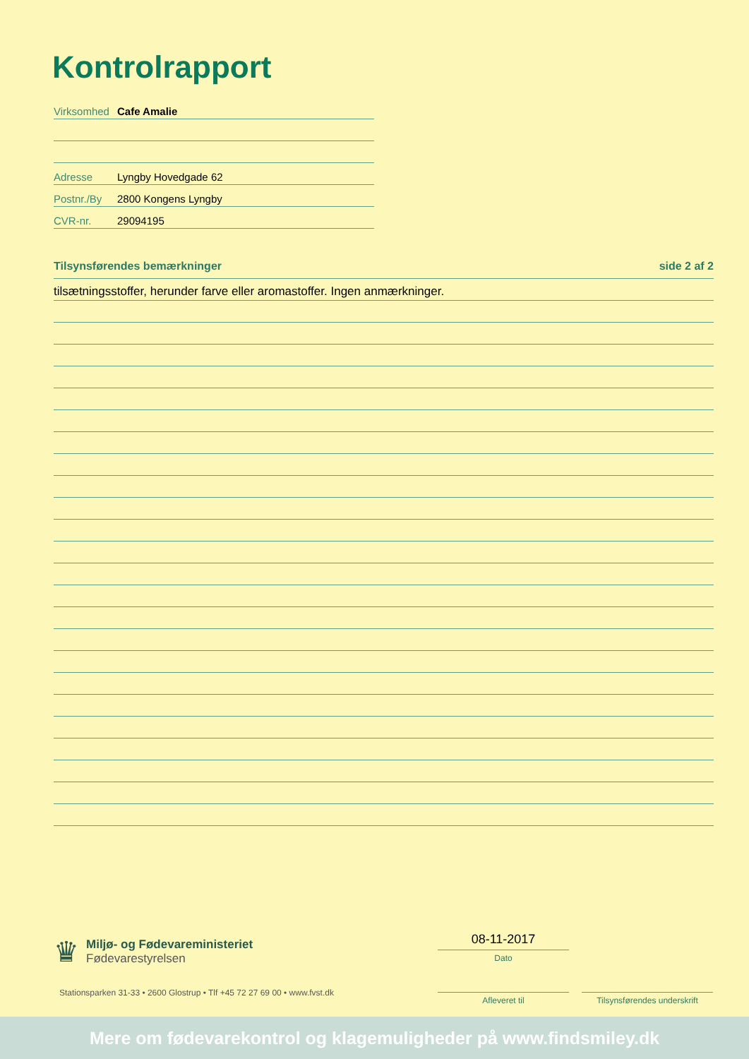Kontrolrapport
Virksomhed Cafe Amalie
Adresse Lyngby Hovedgade 62
Postnr./By 2800 Kongens Lyngby
CVR-nr. 29094195
Tilsynsførendes bemærkninger side 2 af 2
tilsætningsstoffer, herunder farve eller aromastoffer. Ingen anmærkninger.
♛
Miljø- og Fødevareministeriet
Fødevarestyrelsen
Stationsparken 31-33 • 2600 Glostrup • Tlf +45 72 27 69 00 • www.fvst.dk
08-11-2017
Dato
Afleveret til
Tilsynsførendes underskrift
Mere om fødevarekontrol og klagemuligheder på www.findsmiley.dk